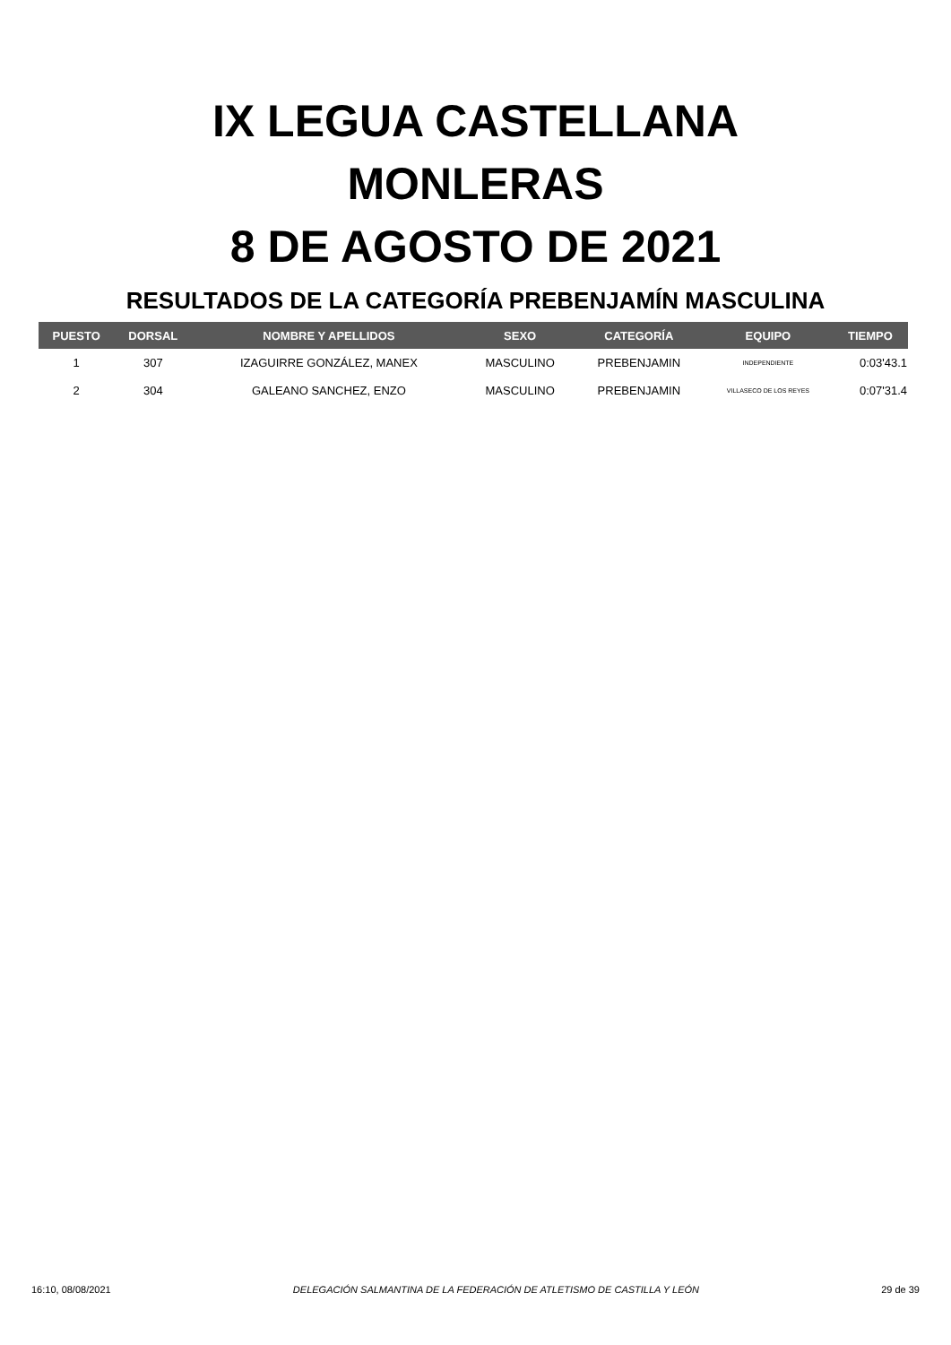IX LEGUA CASTELLANA
MONLERAS
8 DE AGOSTO DE 2021
RESULTADOS DE LA CATEGORÍA PREBENJAMÍN MASCULINA
| PUESTO | DORSAL | NOMBRE Y APELLIDOS | SEXO | CATEGORÍA | EQUIPO | TIEMPO |
| --- | --- | --- | --- | --- | --- | --- |
| 1 | 307 | IZAGUIRRE GONZÁLEZ, MANEX | MASCULINO | PREBENJAMIN | INDEPENDIENTE | 0:03'43.1 |
| 2 | 304 | GALEANO SANCHEZ, ENZO | MASCULINO | PREBENJAMIN | VILLASECO DE LOS REYES | 0:07'31.4 |
16:10, 08/08/2021 DELEGACIÓN SALMANTINA DE LA FEDERACIÓN DE ATLETISMO DE CASTILLA Y LEÓN 29 de 39